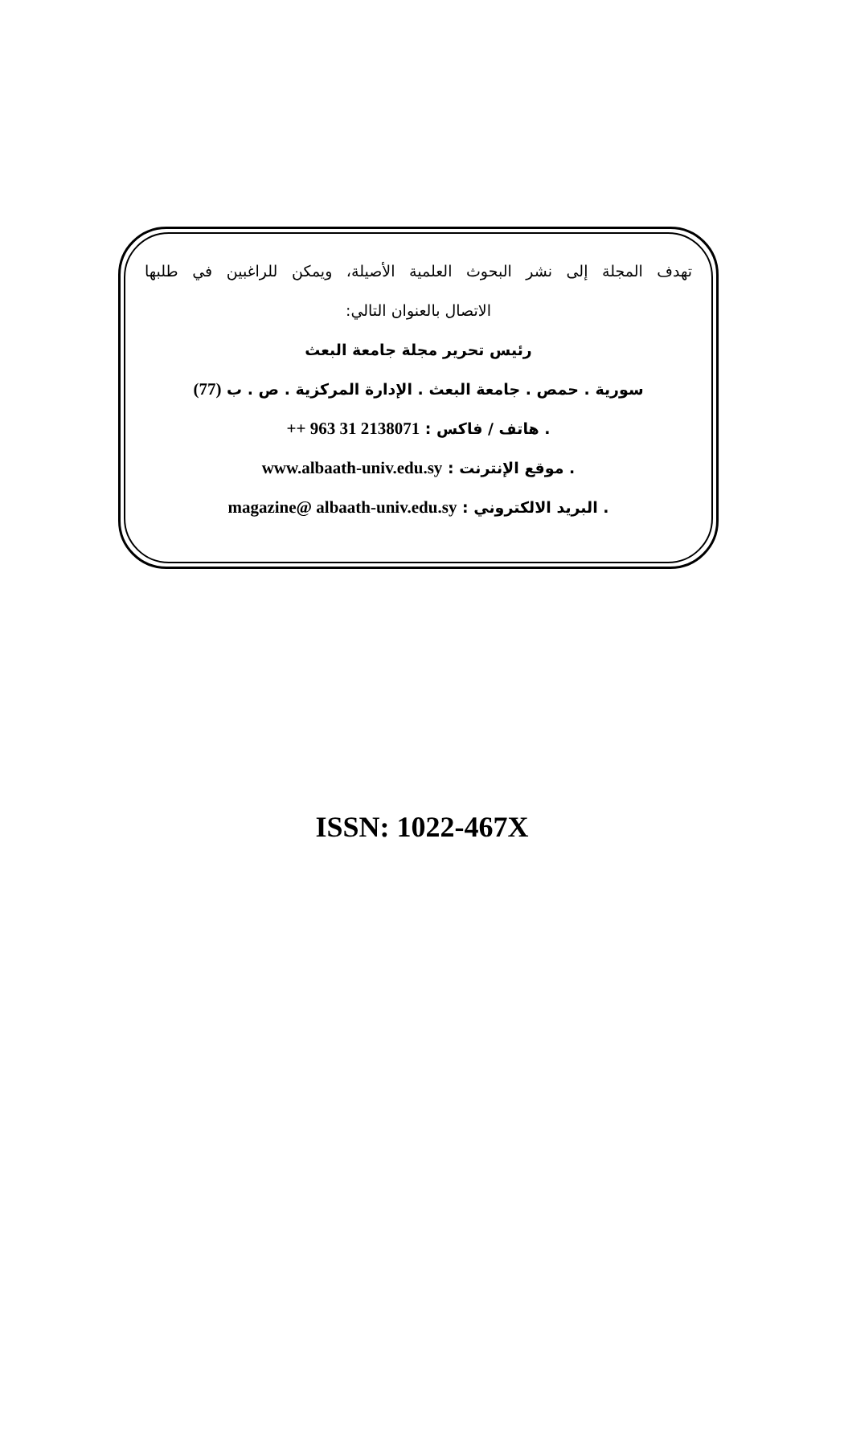تهدف المجلة إلى نشر البحوث العلمية الأصيلة، ويمكن للراغبين في طلبها
الاتصال بالعنوان التالي:
رئيس تحرير مجلة جامعة البعث
سورية . حمص . جامعة البعث . الإدارة المركزية . ص . ب (77)
. هاتف / فاكس : ++ 963 31 2138071
. موقع الإنترنت : www.albaath-univ.edu.sy
. البريد الالكتروني : magazine@ albaath-univ.edu.sy
ISSN: 1022-467X